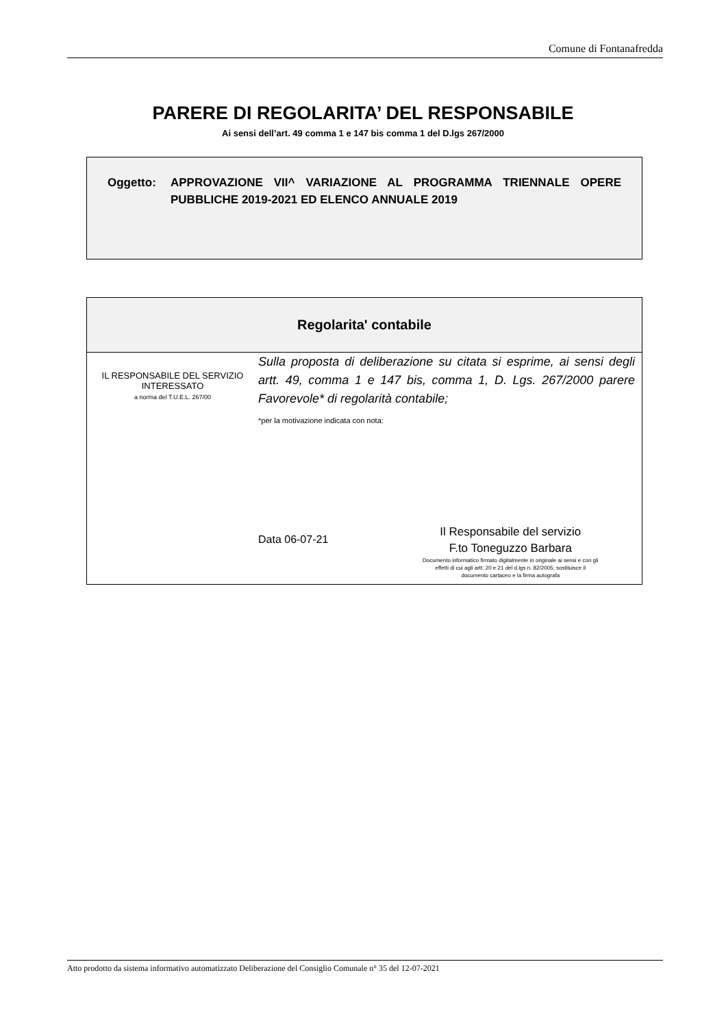Comune di Fontanafredda
PARERE DI REGOLARITA’ DEL RESPONSABILE
Ai sensi dell’art. 49 comma 1 e 147 bis comma 1 del D.lgs 267/2000
Oggetto: APPROVAZIONE VII^ VARIAZIONE AL PROGRAMMA TRIENNALE OPERE PUBBLICHE 2019-2021 ED ELENCO ANNUALE 2019
Regolarita' contabile
IL RESPONSABILE DEL SERVIZIO
INTERESSATO
a norma del T.U.E.L. 267/00
Sulla proposta di deliberazione su citata si esprime, ai sensi degli artt. 49, comma 1 e 147 bis, comma 1, D. Lgs. 267/2000 parere Favorevole* di regolarità contabile;
*per la motivazione indicata con nota:
Data 06-07-21
Il Responsabile del servizio
F.to Toneguzzo Barbara
Documento informatico firmato digitalmente in originale ai sensi e con gli
effetti di cui agli artt. 20 e 21 del d.lgs n. 82/2005; sostituisce il
documento cartaceo e la firma autografa
Atto prodotto da sistema informativo automatizzato Deliberazione del Consiglio Comunale n° 35 del 12-07-2021